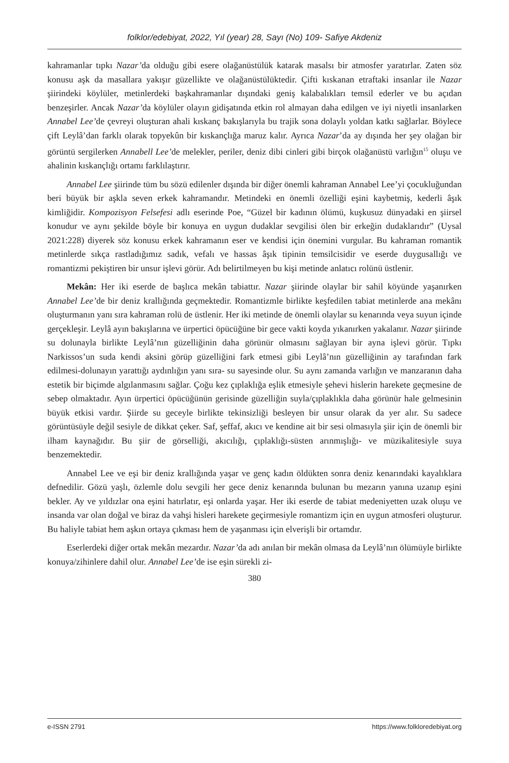folklor/edebiyat, 2022, Yıl (year) 28, Sayı (No) 109- Safiye Akdeniz
kahramanlar tıpkı Nazar’da olduğu gibi esere olağanüstülük katarak masalsı bir atmosfer yaratırlar. Zaten söz konusu aşk da masallara yakışır güzellikte ve olağanüstülüktedir. Çifti kıskanan etraftaki insanlar ile Nazar şiirindeki köylüler, metinlerdeki başkahramanlar dışındaki geniş kalabalıkları temsil ederler ve bu açıdan benzeşirler. Ancak Nazar’da köylüler olayın gidişatında etkin rol almayan daha edilgen ve iyi niyetli insanlarken Annabel Lee’de çevreyi oluşturan ahali kıskanç bakışlarıyla bu trajik sona dolaylı yoldan katkı sağlarlar. Böylece çift Leylâ’dan farklı olarak topyekûn bir kıskançlığa maruz kalır. Ayrıca Nazar’da ay dışında her şey olağan bir görüntü sergilerken Annabell Lee’de melekler, periler, deniz dibi cinleri gibi birçok olağanüstü varlığın<sup>15</sup> oluşu ve ahalinin kıskançlığı ortamı farklılaştırır.
Annabel Lee şiirinde tüm bu sözü edilenler dışında bir diğer önemli kahraman Annabel Lee’yi çocukluğundan beri büyük bir aşkla seven erkek kahramandır. Metindeki en önemli özelliği eşini kaybetmiş, kederli âşık kimliğidir. Kompozisyon Felsefesi adlı eserinde Poe, “Güzel bir kadının ölümü, kuşkusuz dünyadaki en şiirsel konudur ve aynı şekilde böyle bir konuya en uygun dudaklar sevgilisi ölen bir erkeğin dudaklarıdır” (Uysal 2021:228) diyerek söz konusu erkek kahramanın eser ve kendisi için önemini vurgular. Bu kahraman romantik metinlerde sıkça rastladığımız sadık, vefalı ve hassas âşık tipinin temsilcisidir ve eserde duygusallığı ve romantizmi pekiştiren bir unsur işlevi görür. Adı belirtilmeyen bu kişi metinde anlatıcı rolünü üstlenir.
Mekân: Her iki eserde de başlıca mekân tabiattır. Nazar şiirinde olaylar bir sahil köyünde yaşanırken Annabel Lee’de bir deniz krallığında geçmektedir. Romantizmle birlikte keşfedilen tabiat metinlerde ana mekânı oluşturmanın yanı sıra kahraman rolü de üstlenir. Her iki metinde de önemli olaylar su kenarında veya suyun içinde gerçekleşir. Leylâ ayın bakışlarına ve ürpertici öpücüğüne bir gece vakti koyda yıkanırken yakalanır. Nazar şiirinde su dolunayla birlikte Leylâ’nın güzelliğinin daha görünür olmasını sağlayan bir ayna işlevi görür. Tıpkı Narkissos’un suda kendi aksini görüp güzelliğini fark etmesi gibi Leylâ’nın güzelliğinin ay tarafından fark edilmesi-dolunayın yarattığı aydınlığın yanı sıra- su sayesinde olur. Su aynı zamanda varlığın ve manzaranın daha estetik bir biçimde algılanmasını sağlar. Çoğu kez çıplaklığa eşlik etmesiyle şehevi hislerin harekete geçmesine de sebep olmaktadır. Ayın ürpertici öpücüğünün gerisinde güzelliğin suyla/çıplaklıkla daha görünür hale gelmesinin büyük etkisi vardır. Şiirde su geceyle birlikte tekinsizliği besleyen bir unsur olarak da yer alır. Su sadece görüntüsüyle değil sesiyle de dikkat çeker. Saf, şeffaf, akıcı ve kendine ait bir sesi olmasıyla şiir için de önemli bir ilham kaynağıdır. Bu şiir de görselliği, akıcılığı, çıplaklığı-süsten arınmışlığı- ve müzikalitesiyle suya benzemektedir.
Annabel Lee ve eşi bir deniz krallığında yaşar ve genç kadın öldükten sonra deniz kenarındaki kayalıklara defnedilir. Gözü yaşlı, özlemle dolu sevgili her gece deniz kenarında bulunan bu mezarın yanına uzanıp eşini bekler. Ay ve yıldızlar ona eşini hatırlatır, eşi onlarda yaşar. Her iki eserde de tabiat medeniyetten uzak oluşu ve insanda var olan doğal ve biraz da vahşi hisleri harekete geçirmesiyle romantizm için en uygun atmosferi oluşturur. Bu haliyle tabiat hem aşkın ortaya çıkması hem de yaşanması için elverişli bir ortamdır.
Eserlerdeki diğer ortak mekân mezardır. Nazar’da adı anılan bir mekân olmasa da Leylâ’nın ölümüyle birlikte konuya/zihinlere dahil olur. Annabel Lee’de ise eşin sürekli zi-
380
e-ISSN 2791 https://www.folkloredebiyat.org